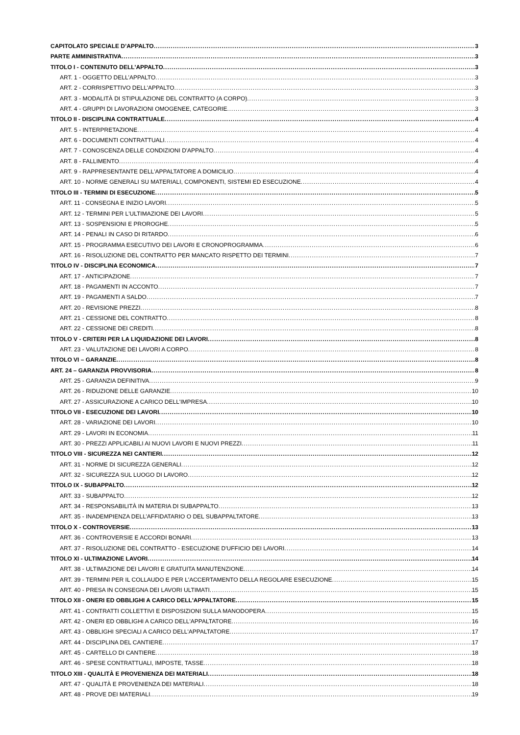CAPITOLATO SPECIALE D’APPALTO 3
PARTE AMMINISTRATIVA 3
TITOLO I - CONTENUTO DELL'APPALTO 3
ART. 1 - OGGETTO DELL'APPALTO 3
ART. 2 - CORRISPETTIVO DELL'APPALTO 3
ART. 3 - MODALITÀ DI STIPULAZIONE DEL CONTRATTO (A CORPO) 3
ART. 4 - GRUPPI DI LAVORAZIONI OMOGENEE, CATEGORIE 3
TITOLO II - DISCIPLINA CONTRATTUALE 4
ART. 5 - INTERPRETAZIONE 4
ART. 6 - DOCUMENTI CONTRATTUALI 4
ART. 7 - CONOSCENZA DELLE CONDIZIONI D'APPALTO 4
ART. 8 - FALLIMENTO 4
ART. 9 - RAPPRESENTANTE DELL'APPALTATORE A DOMICILIO 4
ART. 10 - NORME GENERALI SU MATERIALI, COMPONENTI, SISTEMI ED ESECUZIONE 4
TITOLO III - TERMINI DI ESECUZIONE 5
ART. 11 - CONSEGNA E INIZIO LAVORI 5
ART. 12 - TERMINI PER L'ULTIMAZIONE DEI LAVORI 5
ART. 13 - SOSPENSIONI E PROROGHE 5
ART. 14 - PENALI IN CASO DI RITARDO 6
ART. 15 - PROGRAMMA ESECUTIVO DEI LAVORI E CRONOPROGRAMMA 6
ART. 16 - RISOLUZIONE DEL CONTRATTO PER MANCATO RISPETTO DEI TERMINI 7
TITOLO IV - DISCIPLINA ECONOMICA 7
ART. 17 - ANTICIPAZIONE 7
ART. 18 - PAGAMENTI IN ACCONTO 7
ART. 19 - PAGAMENTI A SALDO 7
ART. 20 - REVISIONE PREZZI 8
ART. 21 - CESSIONE DEL CONTRATTO 8
ART. 22 - CESSIONE DEI CREDITI 8
TITOLO V - CRITERI PER LA LIQUIDAZIONE DEI LAVORI 8
ART. 23 - VALUTAZIONE DEI LAVORI A CORPO 8
TITOLO VI – GARANZIE 8
ART. 24 – GARANZIA PROVVISORIA 8
ART. 25 - GARANZIA DEFINITIVA 9
ART. 26 - RIDUZIONE DELLE GARANZIE 10
ART. 27 - ASSICURAZIONE A CARICO DELL'IMPRESA 10
TITOLO VII - ESECUZIONE DEI LAVORI 10
ART. 28 - VARIAZIONE DEI LAVORI 10
ART. 29 - LAVORI IN ECONOMIA 11
ART. 30 - PREZZI APPLICABILI AI NUOVI LAVORI E NUOVI PREZZI 11
TITOLO VIII - SICUREZZA NEI CANTIERI 12
ART. 31 - NORME DI SICUREZZA GENERALI 12
ART. 32 - SICUREZZA SUL LUOGO DI LAVORO 12
TITOLO IX - SUBAPPALTO 12
ART. 33 - SUBAPPALTO 12
ART. 34 - RESPONSABILITÀ IN MATERIA DI SUBAPPALTO 13
ART. 35 - INADEMPIENZA DELL’AFFIDATARIO O DEL SUBAPPALTATORE 13
TITOLO X - CONTROVERSIE 13
ART. 36 - CONTROVERSIE E ACCORDI BONARI 13
ART. 37 - RISOLUZIONE DEL CONTRATTO - ESECUZIONE D'UFFICIO DEI LAVORI 14
TITOLO XI - ULTIMAZIONE LAVORI 14
ART. 38 - ULTIMAZIONE DEI LAVORI E GRATUITA MANUTENZIONE 14
ART. 39 - TERMINI PER IL COLLAUDO E PER L'ACCERTAMENTO DELLA REGOLARE ESECUZIONE 15
ART. 40 - PRESA IN CONSEGNA DEI LAVORI ULTIMATI 15
TITOLO XII - ONERI ED OBBLIGHI A CARICO DELL'APPALTATORE 15
ART. 41 - CONTRATTI COLLETTIVI E DISPOSIZIONI SULLA MANODOPERA 15
ART. 42 - ONERI ED OBBLIGHI A CARICO DELL'APPALTATORE 16
ART. 43 - OBBLIGHI SPECIALI A CARICO DELL'APPALTATORE 17
ART. 44 - DISCIPLINA DEL CANTIERE 17
ART. 45 - CARTELLO DI CANTIERE 18
ART. 46 - SPESE CONTRATTUALI, IMPOSTE, TASSE 18
TITOLO XIII - QUALITÀ E PROVENIENZA DEI MATERIALI 18
ART. 47 - QUALITÀ E PROVENIENZA DEI MATERIALI 18
ART. 48 - PROVE DEI MATERIALI 19